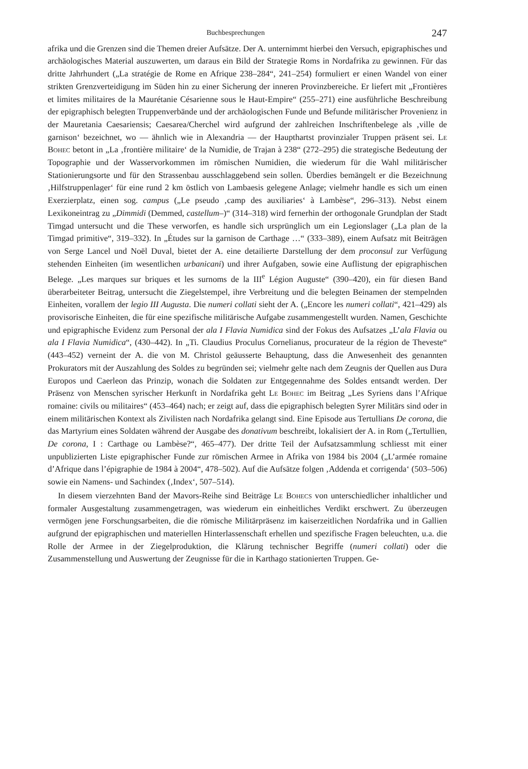Buchbesprechungen 247
afrika und die Grenzen sind die Themen dreier Aufsätze. Der A. unternimmt hierbei den Versuch, epigraphisches und archäologisches Material auszuwerten, um daraus ein Bild der Strategie Roms in Nordafrika zu gewinnen. Für das dritte Jahrhundert („La stratégie de Rome en Afrique 238–284“, 241–254) formuliert er einen Wandel von einer strikten Grenzverteidigung im Süden hin zu einer Sicherung der inneren Provinzbereiche. Er liefert mit „Frontières et limites militaires de la Maurétanie Césarienne sous le Haut-Empire“ (255–271) eine ausführliche Beschreibung der epigraphisch belegten Truppenverbände und der archäologischen Funde und Befunde militärischer Provenienz in der Mauretania Caesariensis; Caesarea/Cherchel wird aufgrund der zahlreichen Inschriftenbelege als ‚ville de garnison‘ bezeichnet, wo — ähnlich wie in Alexandria — der Haupthartst provinzialer Truppen präsent sei. Le Bohec betont in „La ‚frontière militaire‘ de la Numidie, de Trajan à 238“ (272–295) die strategische Bedeutung der Topographie und der Wasservorkommen im römischen Numidien, die wiederum für die Wahl militärischer Stationierungsorte und für den Strassenbau ausschlaggebend sein sollen. Überdies bemängelt er die Bezeichnung ‚Hilfstruppenlager‘ für eine rund 2 km östlich von Lambaesis gelegene Anlage; vielmehr handle es sich um einen Exerzierplatz, einen sog. campus („Le pseudo ‚camp des auxiliaries‘ à Lambèse“, 296–313). Nebst einem Lexikoneintrag zu „Dimmidi (Demmed, castellum–)“ (314–318) wird fernerhin der orthogonale Grundplan der Stadt Timgad untersucht und die These verworfen, es handle sich ursprünglich um ein Legionslager („La plan de la Timgad primitive“, 319–332). In „Études sur la garnison de Carthage …“ (333–389), einem Aufsatz mit Beiträgen von Serge Lancel und Noël Duval, bietet der A. eine detailierte Darstellung der dem proconsul zur Verfügung stehenden Einheiten (im wesentlichen urbanicani) und ihrer Aufgaben, sowie eine Auflistung der epigraphischen Belege. „Les marques sur briques et les surnoms de la III<sup>e</sup> Légion Auguste“ (390–420), ein für diesen Band überarbeiteter Beitrag, untersucht die Ziegelstempel, ihre Verbreitung und die belegten Beinamen der stempelnden Einheiten, vorallem der legio III Augusta. Die numeri collati sieht der A. („Encore les numeri collati“, 421–429) als provisorische Einheiten, die für eine spezifische militärische Aufgabe zusammengestellt wurden. Namen, Geschichte und epigraphische Evidenz zum Personal der ala I Flavia Numidica sind der Fokus des Aufsatzes „L’ala Flavia ou ala I Flavia Numidica“, (430–442). In „Ti. Claudius Proculus Cornelianus, procurateur de la région de Theveste“ (443–452) verneint der A. die von M. Christol geäusserte Behauptung, dass die Anwesenheit des genannten Prokurators mit der Auszahlung des Soldes zu begründen sei; vielmehr gelte nach dem Zeugnis der Quellen aus Dura Europos und Caerleon das Prinzip, wonach die Soldaten zur Entgegennahme des Soldes entsandt werden. Der Präsenz von Menschen syrischer Herkunft in Nordafrika geht Le Bohec im Beitrag „Les Syriens dans l’Afrique romaine: civils ou militaires“ (453–464) nach; er zeigt auf, dass die epigraphisch belegten Syrer Militärs sind oder in einem militärischen Kontext als Zivilisten nach Nordafrika gelangt sind. Eine Episode aus Tertullians De corona, die das Martyrium eines Soldaten während der Ausgabe des donativum beschreibt, lokalisiert der A. in Rom („Tertullien, De corona, I : Carthage ou Lambèse?“, 465–477). Der dritte Teil der Aufsatzsammlung schliesst mit einer unpublizierten Liste epigraphischer Funde zur römischen Armee in Afrika von 1984 bis 2004 („L’armée romaine d’Afrique dans l’épigraphie de 1984 à 2004“, 478–502). Auf die Aufsätze folgen ‚Addenda et corrigenda‘ (503–506) sowie ein Namens- und Sachindex (‚Index‘, 507–514).
In diesem vierzehnten Band der Mavors-Reihe sind Beiträge Le Bohecs von unterschiedlicher inhaltlicher und formaler Ausgestaltung zusammengetragen, was wiederum ein einheitliches Verdikt erschwert. Zu überzeugen vermögen jene Forschungsarbeiten, die die römische Militärpräsenz im kaiserzeitlichen Nordafrika und in Gallien aufgrund der epigraphischen und materiellen Hinterlassenschaft erhellen und spezifische Fragen beleuchten, u.a. die Rolle der Armee in der Ziegelproduktion, die Klärung technischer Begriffe (numeri collati) oder die Zusammenstellung und Auswertung der Zeugnisse für die in Karthago stationierten Truppen. Ge-